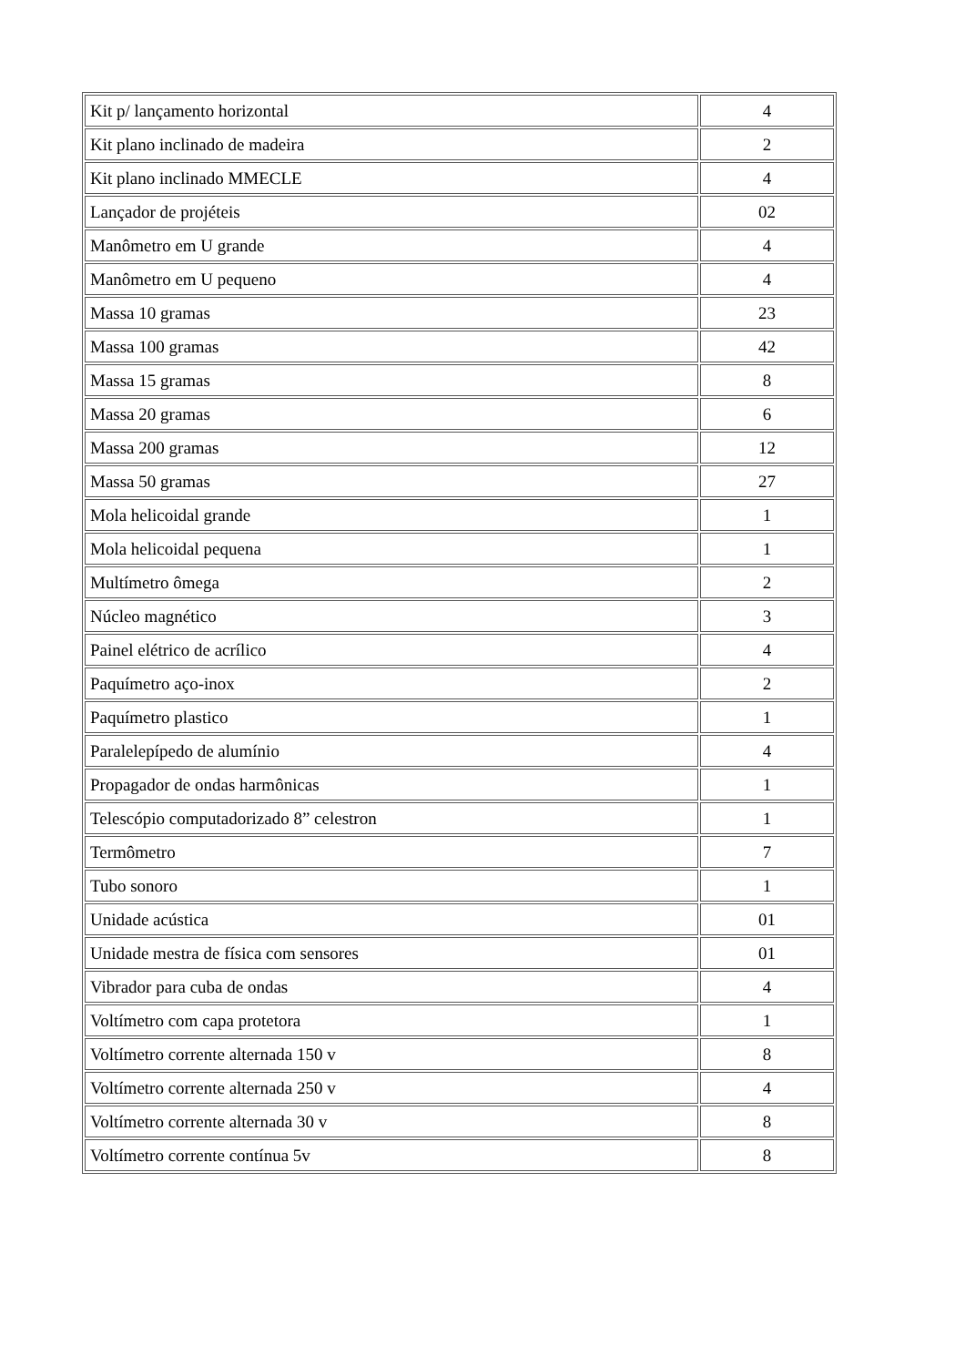| Kit p/ lançamento horizontal | 4 |
| Kit plano inclinado de madeira | 2 |
| Kit plano inclinado MMECLE | 4 |
| Lançador de projéteis | 02 |
| Manômetro em U grande | 4 |
| Manômetro em U pequeno | 4 |
| Massa 10 gramas | 23 |
| Massa 100 gramas | 42 |
| Massa 15 gramas | 8 |
| Massa 20 gramas | 6 |
| Massa 200 gramas | 12 |
| Massa 50 gramas | 27 |
| Mola helicoidal grande | 1 |
| Mola helicoidal pequena | 1 |
| Multímetro ômega | 2 |
| Núcleo magnético | 3 |
| Painel elétrico de acrílico | 4 |
| Paquímetro aço-inox | 2 |
| Paquímetro plastico | 1 |
| Paralelepípedo de alumínio | 4 |
| Propagador de ondas harmônicas | 1 |
| Telescópio computadorizado 8” celestron | 1 |
| Termômetro | 7 |
| Tubo sonoro | 1 |
| Unidade acústica | 01 |
| Unidade mestra de física com sensores | 01 |
| Vibrador para cuba de ondas | 4 |
| Voltímetro com capa protetora | 1 |
| Voltímetro corrente alternada 150 v | 8 |
| Voltímetro corrente alternada 250 v | 4 |
| Voltímetro corrente alternada 30 v | 8 |
| Voltímetro corrente contínua 5v | 8 |